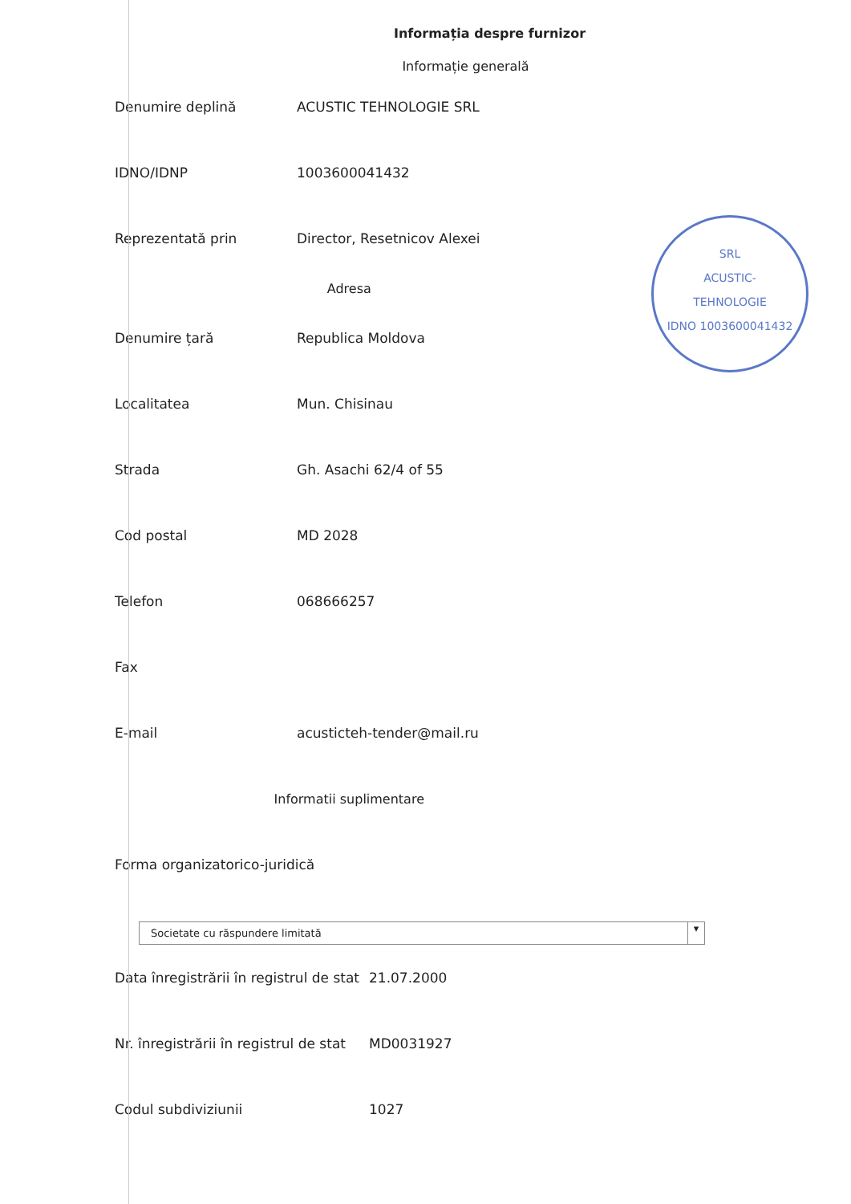Informația despre furnizor
Informație generală
| Denumire deplină | ACUSTIC TEHNOLOGIE SRL |
| IDNO/IDNP | 1003600041432 |
| Reprezentată prin | Director, Resetnicov Alexei |
| Adresa | |
| Denumire țară | Republica Moldova |
| Localitatea | Mun. Chisinau |
| Strada | Gh. Asachi 62/4 of 55 |
| Cod postal | MD 2028 |
| Telefon | 068666257 |
| Fax | |
| E-mail | acusticteh-tender@mail.ru |
| Informatii suplimentare | |
| Forma organizatorico-juridică | |
Societate cu răspundere limitată ▾
| Data înregistrării în registrul de stat | 21.07.2000 |
| Nr. înregistrării în registrul de stat | MD0031927 |
| Codul subdiviziunii | 1027 |
SRL
ACUSTIC-
TEHNOLOGIE
IDNO 1003600041432